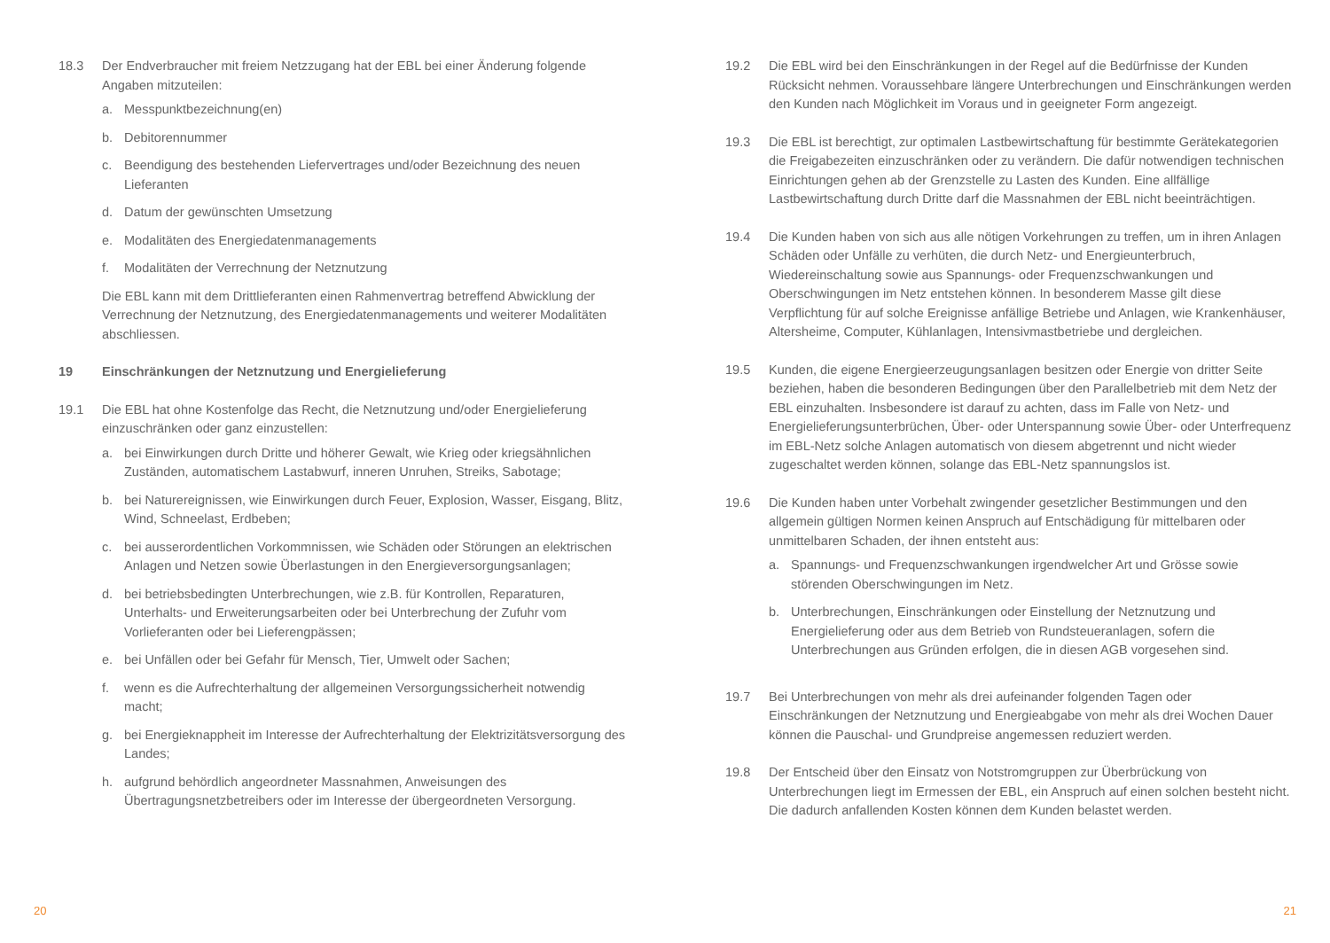18.3 Der Endverbraucher mit freiem Netzzugang hat der EBL bei einer Änderung folgende Angaben mitzuteilen:
a. Messpunktbezeichnung(en)
b. Debitorennummer
c. Beendigung des bestehenden Liefervertrages und/oder Bezeichnung des neuen Lieferanten
d. Datum der gewünschten Umsetzung
e. Modalitäten des Energiedatenmanagements
f. Modalitäten der Verrechnung der Netznutzung
Die EBL kann mit dem Drittlieferanten einen Rahmenvertrag betreffend Abwicklung der Verrechnung der Netznutzung, des Energiedatenmanagements und weiterer Modalitäten abschliessen.
19 Einschränkungen der Netznutzung und Energielieferung
19.1 Die EBL hat ohne Kostenfolge das Recht, die Netznutzung und/oder Energielieferung einzuschränken oder ganz einzustellen:
a. bei Einwirkungen durch Dritte und höherer Gewalt, wie Krieg oder kriegsähnlichen Zuständen, automatischem Lastabwurf, inneren Unruhen, Streiks, Sabotage;
b. bei Naturereignissen, wie Einwirkungen durch Feuer, Explosion, Wasser, Eisgang, Blitz, Wind, Schneelast, Erdbeben;
c. bei ausserordentlichen Vorkommnissen, wie Schäden oder Störungen an elektrischen Anlagen und Netzen sowie Überlastungen in den Energieversorgungsanlagen;
d. bei betriebsbedingten Unterbrechungen, wie z.B. für Kontrollen, Reparaturen, Unterhalts- und Erweiterungsarbeiten oder bei Unterbrechung der Zufuhr vom Vorlieferanten oder bei Lieferengpässen;
e. bei Unfällen oder bei Gefahr für Mensch, Tier, Umwelt oder Sachen;
f. wenn es die Aufrechterhaltung der allgemeinen Versorgungssicherheit notwendig macht;
g. bei Energieknappheit im Interesse der Aufrechterhaltung der Elektrizitätsversorgung des Landes;
h. aufgrund behördlich angeordneter Massnahmen, Anweisungen des Übertragungsnetzbetreibers oder im Interesse der übergeordneten Versorgung.
20
19.2 Die EBL wird bei den Einschränkungen in der Regel auf die Bedürfnisse der Kunden Rücksicht nehmen. Voraussehbare längere Unterbrechungen und Einschränkungen werden den Kunden nach Möglichkeit im Voraus und in geeigneter Form angezeigt.
19.3 Die EBL ist berechtigt, zur optimalen Lastbewirtschaftung für bestimmte Gerätekategorien die Freigabezeiten einzuschränken oder zu verändern. Die dafür notwendigen technischen Einrichtungen gehen ab der Grenzstelle zu Lasten des Kunden. Eine allfällige Lastbewirtschaftung durch Dritte darf die Massnahmen der EBL nicht beeinträchtigen.
19.4 Die Kunden haben von sich aus alle nötigen Vorkehrungen zu treffen, um in ihren Anlagen Schäden oder Unfälle zu verhüten, die durch Netz- und Energieunterbruch, Wiedereinschaltung sowie aus Spannungs- oder Frequenzschwankungen und Oberschwingungen im Netz entstehen können. In besonderem Masse gilt diese Verpflichtung für auf solche Ereignisse anfällige Betriebe und Anlagen, wie Krankenhäuser, Altersheime, Computer, Kühlanlagen, Intensivmastbetriebe und dergleichen.
19.5 Kunden, die eigene Energieerzeugungsanlagen besitzen oder Energie von dritter Seite beziehen, haben die besonderen Bedingungen über den Parallelbetrieb mit dem Netz der EBL einzuhalten. Insbesondere ist darauf zu achten, dass im Falle von Netz- und Energielieferungsunterbrüchen, Über- oder Unterspannung sowie Über- oder Unterfrequenz im EBL-Netz solche Anlagen automatisch von diesem abgetrennt und nicht wieder zugeschaltet werden können, solange das EBL-Netz spannungslos ist.
19.6 Die Kunden haben unter Vorbehalt zwingender gesetzlicher Bestimmungen und den allgemein gültigen Normen keinen Anspruch auf Entschädigung für mittelbaren oder unmittelbaren Schaden, der ihnen entsteht aus:
a. Spannungs- und Frequenzschwankungen irgendwelcher Art und Grösse sowie störenden Oberschwingungen im Netz.
b. Unterbrechungen, Einschränkungen oder Einstellung der Netznutzung und Energielieferung oder aus dem Betrieb von Rundsteueranlagen, sofern die Unterbrechungen aus Gründen erfolgen, die in diesen AGB vorgesehen sind.
19.7 Bei Unterbrechungen von mehr als drei aufeinander folgenden Tagen oder Einschränkungen der Netznutzung und Energieabgabe von mehr als drei Wochen Dauer können die Pauschal- und Grundpreise angemessen reduziert werden.
19.8 Der Entscheid über den Einsatz von Notstromgruppen zur Überbrückung von Unterbrechungen liegt im Ermessen der EBL, ein Anspruch auf einen solchen besteht nicht. Die dadurch anfallenden Kosten können dem Kunden belastet werden.
21